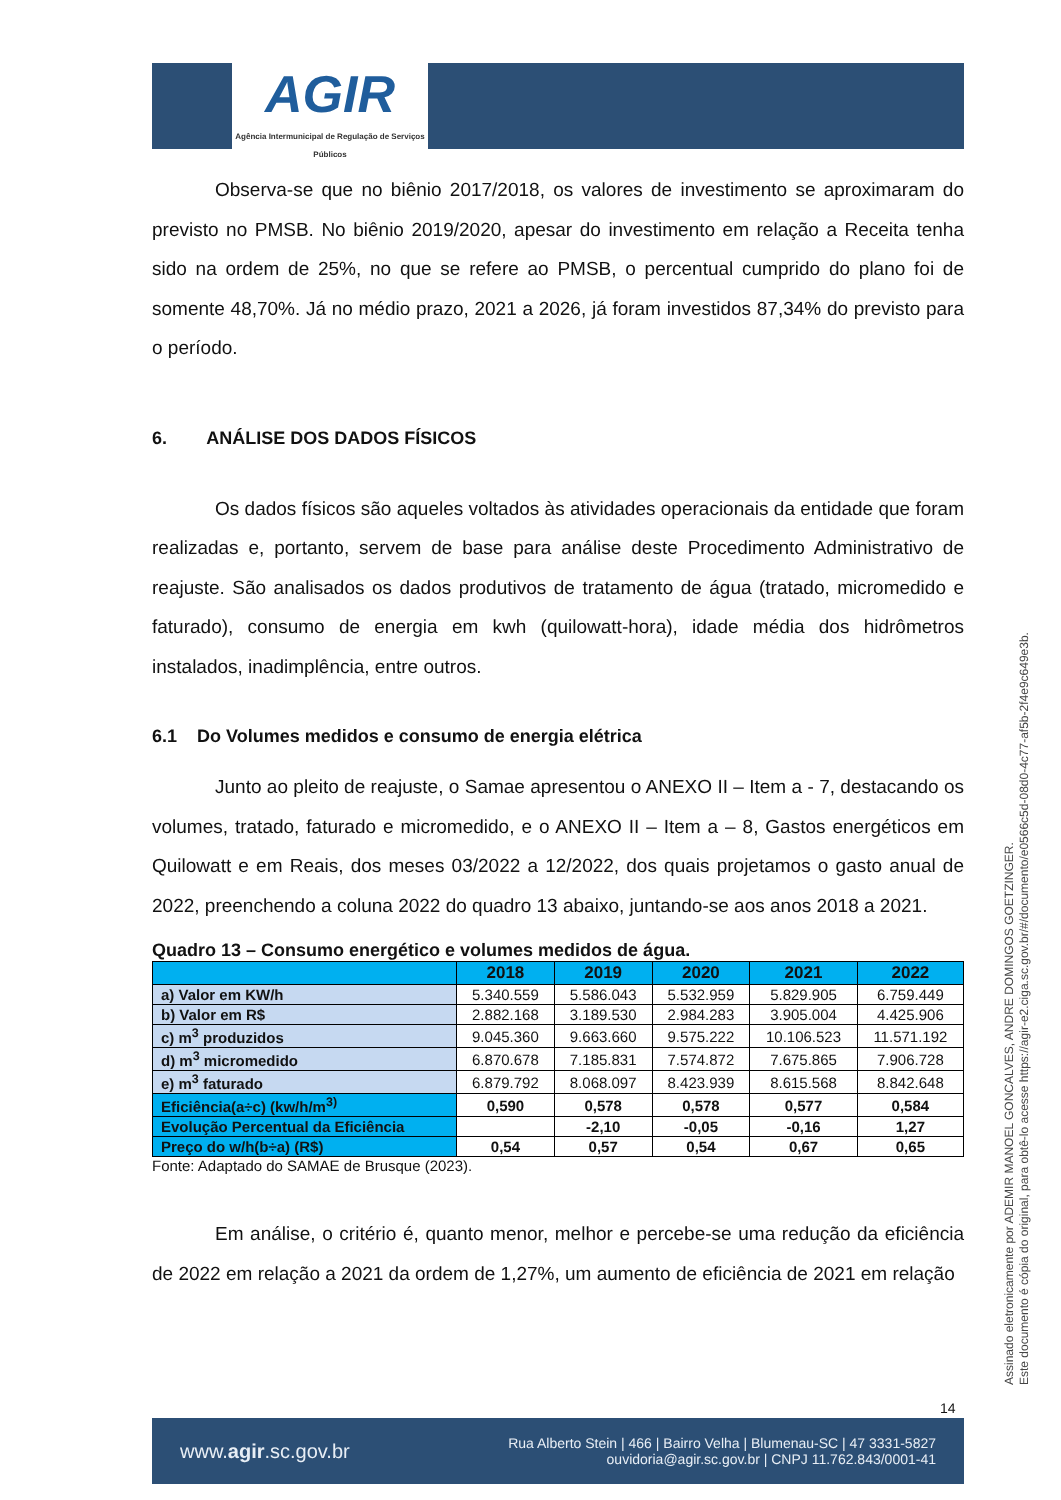AGIR
Agência Intermunicipal de Regulação de Serviços Públicos
Observa-se que no biênio 2017/2018, os valores de investimento se aproximaram do previsto no PMSB. No biênio 2019/2020, apesar do investimento em relação a Receita tenha sido na ordem de 25%, no que se refere ao PMSB, o percentual cumprido do plano foi de somente 48,70%. Já no médio prazo, 2021 a 2026, já foram investidos 87,34% do previsto para o período.
6. ANÁLISE DOS DADOS FÍSICOS
Os dados físicos são aqueles voltados às atividades operacionais da entidade que foram realizadas e, portanto, servem de base para análise deste Procedimento Administrativo de reajuste. São analisados os dados produtivos de tratamento de água (tratado, micromedido e faturado), consumo de energia em kwh (quilowatt-hora), idade média dos hidrômetros instalados, inadimplência, entre outros.
6.1 Do Volumes medidos e consumo de energia elétrica
Junto ao pleito de reajuste, o Samae apresentou o ANEXO II – Item a - 7, destacando os volumes, tratado, faturado e micromedido, e o ANEXO II – Item a – 8, Gastos energéticos em Quilowatt e em Reais, dos meses 03/2022 a 12/2022, dos quais projetamos o gasto anual de 2022, preenchendo a coluna 2022 do quadro 13 abaixo, juntando-se aos anos 2018 a 2021.
Quadro 13 – Consumo energético e volumes medidos de água.
| | 2018 | 2019 | 2020 | 2021 | 2022 |
| --- | --- | --- | --- | --- | --- |
| a) Valor em KW/h | 5.340.559 | 5.586.043 | 5.532.959 | 5.829.905 | 6.759.449 |
| b) Valor em R$ | 2.882.168 | 3.189.530 | 2.984.283 | 3.905.004 | 4.425.906 |
| c) m<sup>3</sup> produzidos | 9.045.360 | 9.663.660 | 9.575.222 | 10.106.523 | 11.571.192 |
| d) m<sup>3</sup> micromedido | 6.870.678 | 7.185.831 | 7.574.872 | 7.675.865 | 7.906.728 |
| e) m<sup>3</sup> faturado | 6.879.792 | 8.068.097 | 8.423.939 | 8.615.568 | 8.842.648 |
| Eficiência(a÷c) (kw/h/m<sup>3)</sup> | 0,590 | 0,578 | 0,578 | 0,577 | 0,584 |
| Evolução Percentual da Eficiência | | -2,10 | -0,05 | -0,16 | 1,27 |
| Preço do w/h(b÷a) (R$) | 0,54 | 0,57 | 0,54 | 0,67 | 0,65 |
Fonte: Adaptado do SAMAE de Brusque (2023).
Em análise, o critério é, quanto menor, melhor e percebe-se uma redução da eficiência de 2022 em relação a 2021 da ordem de 1,27%, um aumento de eficiência de 2021 em relação
Assinado eletronicamente por ADEMIR MANOEL GONCALVES, ANDRE DOMINGOS GOETZINGER.
Este documento é cópia do original, para obtê-lo acesse https://agir-e2.ciga.sc.gov.br/#/documento/e0566c5d-08d0-4c77-af5b-2f4e9c649e3b.
14
www.agir.sc.gov.br
Rua Alberto Stein | 466 | Bairro Velha | Blumenau-SC | 47 3331-5827
ouvidoria@agir.sc.gov.br | CNPJ 11.762.843/0001-41